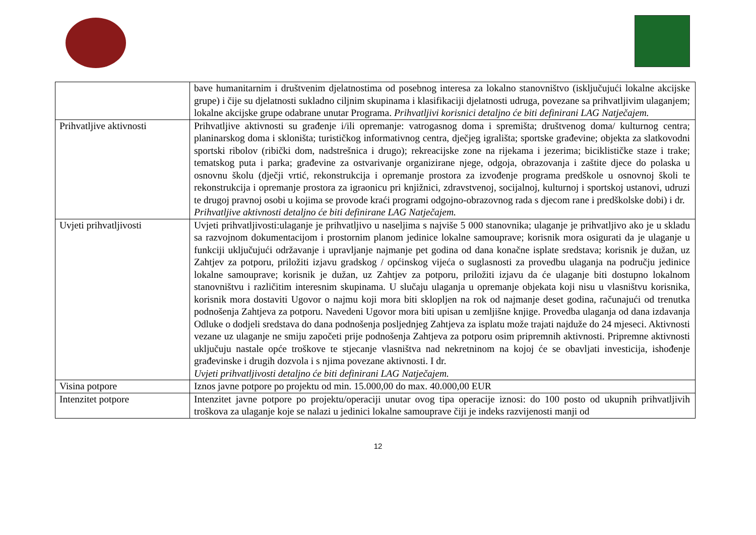| | bave humanitarnim i društvenim djelatnostima od posebnog interesa za lokalno stanovništvo (isključujući lokalne akcijske grupe) i čije su djelatnosti sukladno ciljnim skupinama i klasifikaciji djelatnosti udruga, povezane sa prihvatljivim ulaganjem; lokalne akcijske grupe odabrane unutar Programa. Prihvatljivi korisnici detaljno će biti definirani LAG Natječajem. |
| Prihvatljive aktivnosti | Prihvatljive aktivnosti su građenje i/ili opremanje: vatrogasnog doma i spremišta; društvenog doma/ kulturnog centra; planinarskog doma i skloništa; turističkog informativnog centra, dječjeg igrališta; sportske građevine; objekta za slatkovodni sportski ribolov (ribički dom, nadstrešnica i drugo); rekreacijske zone na rijekama i jezerima; biciklističke staze i trake; tematskog puta i parka; građevine za ostvarivanje organizirane njege, odgoja, obrazovanja i zaštite djece do polaska u osnovnu školu (dječji vrtić, rekonstrukcija i opremanje prostora za izvođenje programa predškole u osnovnoj školi te rekonstrukcija i opremanje prostora za igraonicu pri knjižnici, zdravstvenoj, socijalnoj, kulturnoj i sportskoj ustanovi, udruzi te drugoj pravnoj osobi u kojima se provode kraći programi odgojno-obrazovnog rada s djecom rane i predškolske dobi) i dr. Prihvatljive aktivnosti detaljno će biti definirane LAG Natječajem. |
| Uvjeti prihvatljivosti | Uvjeti prihvatljivosti:ulaganje je prihvatljivo u naseljima s najviše 5 000 stanovnika; ulaganje je prihvatljivo ako je u skladu sa razvojnom dokumentacijom i prostornim planom jedinice lokalne samouprave; korisnik mora osigurati da je ulaganje u funkciji uključujući održavanje i upravljanje najmanje pet godina od dana konačne isplate sredstava; korisnik je dužan, uz Zahtjev za potporu, priložiti izjavu gradskog / općinskog vijeća o suglasnosti za provedbu ulaganja na području jedinice lokalne samouprave; korisnik je dužan, uz Zahtjev za potporu, priložiti izjavu da će ulaganje biti dostupno lokalnom stanovništvu i različitim interesnim skupinama. U slučaju ulaganja u opremanje objekata koji nisu u vlasništvu korisnika, korisnik mora dostaviti Ugovor o najmu koji mora biti sklopljen na rok od najmanje deset godina, računajući od trenutka podnošenja Zahtjeva za potporu. Navedeni Ugovor mora biti upisan u zemljišne knjige. Provedba ulaganja od dana izdavanja Odluke o dodjeli sredstava do dana podnošenja posljednjeg Zahtjeva za isplatu može trajati najduže do 24 mjeseci. Aktivnosti vezane uz ulaganje ne smiju započeti prije podnošenja Zahtjeva za potporu osim pripremnih aktivnosti. Pripremne aktivnosti uključuju nastale opće troškove te stjecanje vlasništva nad nekretninom na kojoj će se obavljati investicija, ishođenje građevinske i drugih dozvola i s njima povezane aktivnosti. I dr. Uvjeti prihvatljivosti detaljno će biti definirani LAG Natječajem. |
| Visina potpore | Iznos javne potpore po projektu od min. 15.000,00 do max. 40.000,00 EUR |
| Intenzitet potpore | Intenzitet javne potpore po projektu/operaciji unutar ovog tipa operacije iznosi: do 100 posto od ukupnih prihvatljivih troškova za ulaganje koje se nalazi u jedinici lokalne samouprave čiji je indeks razvijenosti manji od |
12